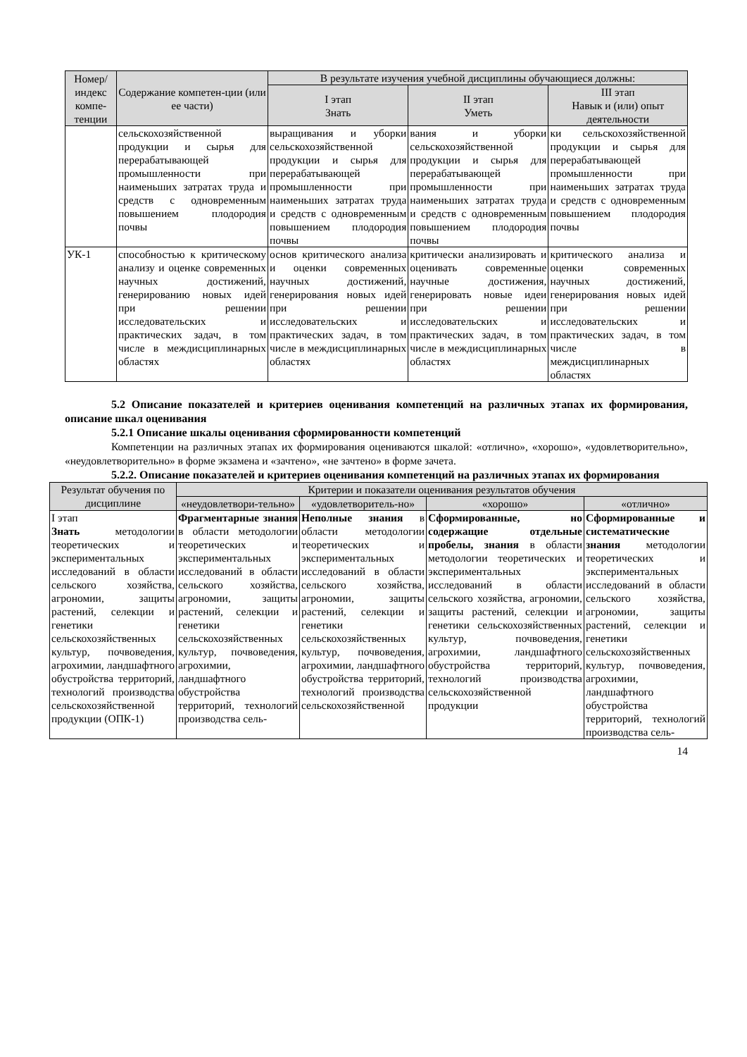| Номер/ индекс компе-тенции | Содержание компетен-ции (или ее части) | В результате изучения учебной дисциплины обучающиеся должны: | | |
| --- | --- | --- | --- | --- |
| | | I этап Знать | II этап Уметь | III этап Навык и (или) опыт деятельности |
| | сельскохозяйственной продукции и сырья для перерабатывающей промышленности при наименьших затратах труда и средств с одновременным повышением плодородия почвы | выращивания и уборки сельскохозяйственной продукции и сырья для перерабатывающей промышленности при наименьших затратах труда и средств с одновременным повышением плодородия почвы | вания и уборки сельскохозяйственной продукции и сырья для перерабатывающей промышленности при наименьших затратах труда и средств с одновременным повышением плодородия почвы | ки сельскохозяйственной продукции и сырья для перерабатывающей промышленности при наименьших затратах труда и средств с одновременным повышением плодородия почвы |
| УК-1 | способностью к критическому анализу и оценке современных научных достижений, генерированию новых идей при решении исследовательских и практических задач, в том числе в междисциплинарных областях | основ критического анализа и оценки современных научных достижений, генерирования новых идей при решении исследовательских и практических задач, в том числе в междисциплинарных областях | критически анализировать и оценивать современные научные достижения, генерировать новые идеи при решении исследовательских и практических задач, в том числе в междисциплинарных областях | критического анализа и оценки современных научных достижений, генерирования новых идей при решении исследовательских и практических задач, в том числе в междисциплинарных областях |
5.2 Описание показателей и критериев оценивания компетенций на различных этапах их формирования, описание шкал оценивания
5.2.1 Описание шкалы оценивания сформированности компетенций
Компетенции на различных этапах их формирования оцениваются шкалой: «отлично», «хорошо», «удовлетворительно», «неудовлетворительно» в форме экзамена и «зачтено», «не зачтено» в форме зачета.
5.2.2. Описание показателей и критериев оценивания компетенций на различных этапах их формирования
| Результат обучения по дисциплине | Критерии и показатели оценивания результатов обучения | | | |
| --- | --- | --- | --- | --- |
| | «неудовлетвори-тельно» | «удовлетворитель-но» | «хорошо» | «отлично» |
| I этап Знать методологии теоретических и экспериментальных исследований в области сельского хозяйства, агрономии, защиты растений, селекции и генетики сельскохозяйственных культур, почвоведения, агрохимии, ландшафтного обустройства территорий, технологий производства сельскохозяйственной продукции (ОПК-1) | Фрагментарные знания в области методологии теоретических и экспериментальных исследований в области сельского хозяйства, агрономии, защиты растений, селекции и генетики сельскохозяйственных культур, почвоведения, агрохимии, ландшафтного обустройства территорий, технологий производства сель- | Неполные знания в области методологии теоретических и экспериментальных исследований в области сельского хозяйства, агрономии, защиты растений, селекции и генетики сельскохозяйственных культур, почвоведения, агрохимии, ландшафтного обустройства территорий, технологий производства сельскохозяйственной | Сформированные, но содержащие отдельные пробелы, знания в области методологии теоретических и экспериментальных исследований в области сельского хозяйства, агрономии, защиты растений, селекции и генетики сельскохозяйственных культур, почвоведения, агрохимии, ландшафтного обустройства территорий, технологий производства сельскохозяйственной продукции | Сформированные и систематические знания методологии теоретических и экспериментальных исследований в области сельского хозяйства, агрономии, защиты растений, селекции и генетики сельскохозяйственных культур, почвоведения, агрохимии, ландшафтного обустройства территорий, технологий производства сель- |
14